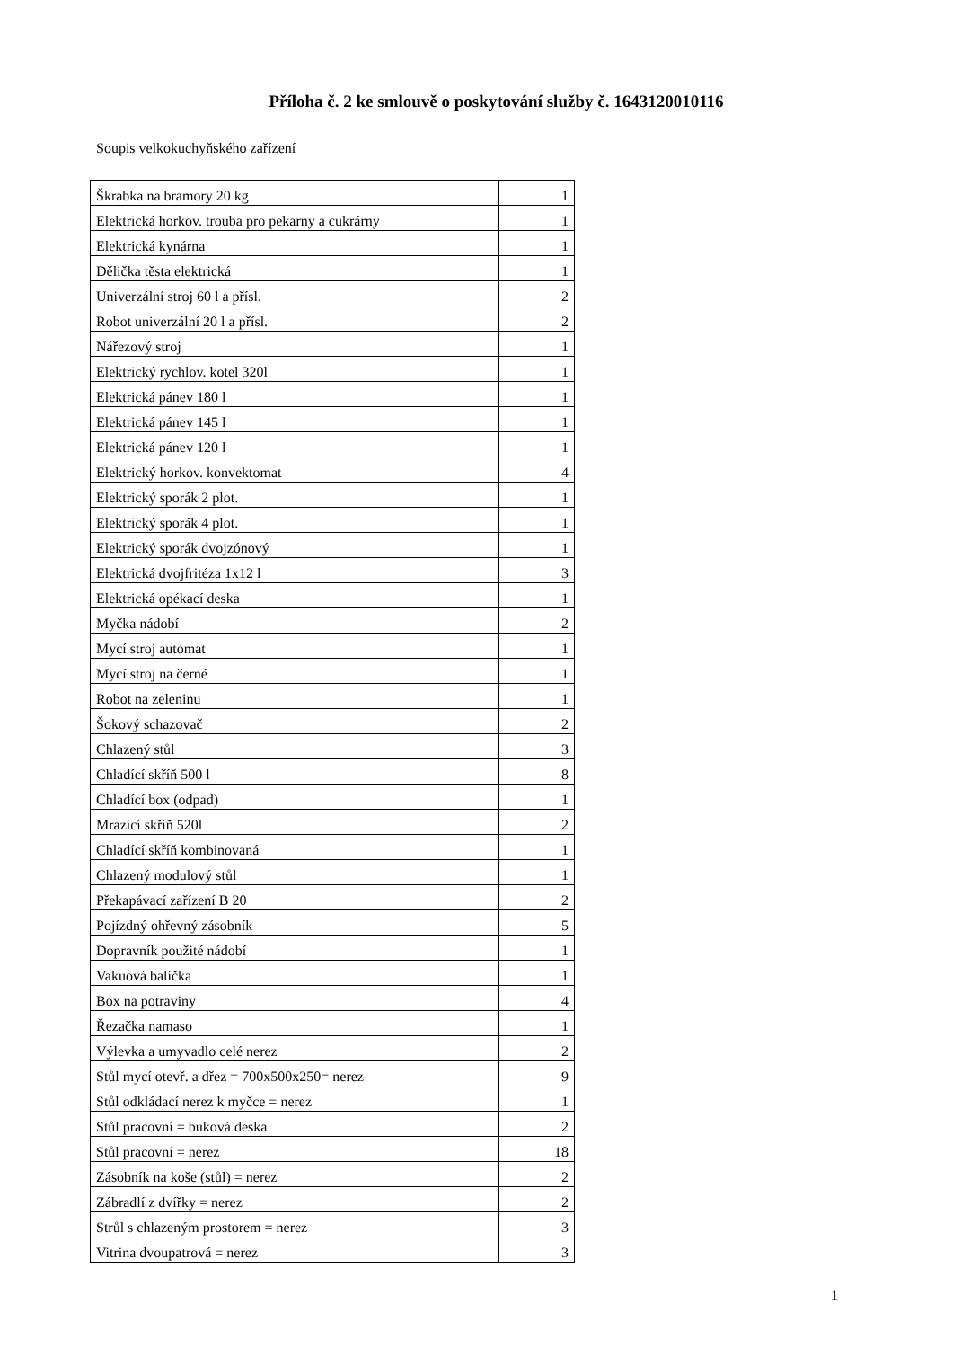Příloha č. 2 ke smlouvě o poskytování služby č. 1643120010116
Soupis velkokuchyňského zařízení
| Škrabka na bramory 20 kg | 1 |
| Elektrická horkov. trouba pro pekarny a cukrárny | 1 |
| Elektrická kynárna | 1 |
| Dělička těsta elektrická | 1 |
| Univerzální stroj 60 l a přísl. | 2 |
| Robot univerzální 20 l a přísl. | 2 |
| Nářezový stroj | 1 |
| Elektrický rychlov. kotel 320l | 1 |
| Elektrická pánev 180 l | 1 |
| Elektrická pánev 145 l | 1 |
| Elektrická pánev 120 l | 1 |
| Elektrický horkov. konvektomat | 4 |
| Elektrický sporák 2 plot. | 1 |
| Elektrický sporák 4 plot. | 1 |
| Elektrický sporák dvojzónový | 1 |
| Elektrická dvojfritéza 1x12 l | 3 |
| Elektrická opékací deska | 1 |
| Myčka nádobí | 2 |
| Mycí stroj automat | 1 |
| Mycí stroj na černé | 1 |
| Robot na zeleninu | 1 |
| Šokový schazovač | 2 |
| Chlazený stůl | 3 |
| Chladící skříň 500 l | 8 |
| Chladící box (odpad) | 1 |
| Mrazící skříň 520l | 2 |
| Chladící skříň kombinovaná | 1 |
| Chlazený modulový stůl | 1 |
| Překapávací zařízení B 20 | 2 |
| Pojízdný ohřevný zásobník | 5 |
| Dopravník použité nádobí | 1 |
| Vakuová balička | 1 |
| Box na potraviny | 4 |
| Řezačka namaso | 1 |
| Výlevka a umyvadlo celé nerez | 2 |
| Stůl mycí otevř. a dřez = 700x500x250= nerez | 9 |
| Stůl odkládací nerez k myčce = nerez | 1 |
| Stůl pracovní = buková deska | 2 |
| Stůl pracovní = nerez | 18 |
| Zásobník na koše (stůl) = nerez | 2 |
| Zábradlí z dvířky = nerez | 2 |
| Strůl s chlazeným prostorem = nerez | 3 |
| Vitrina dvoupatrová = nerez | 3 |
1